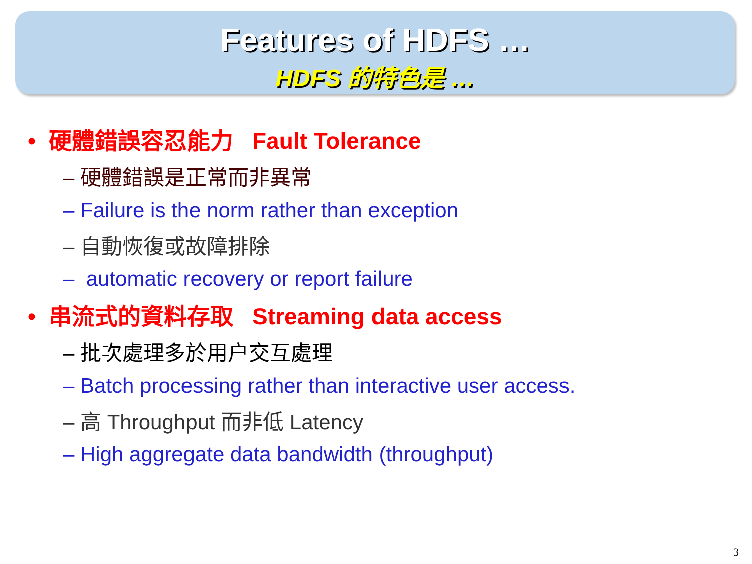Features of HDFS …
HDFS 的特色是 …
• 硬體錯誤容忍能力 Fault Tolerance
– 硬體錯誤是正常而非異常
– Failure is the norm rather than exception
– 自動恢復或故障排除
– automatic recovery or report failure
• 串流式的資料存取 Streaming data access
– 批次處理多於用户交互處理
– Batch processing rather than interactive user access.
– 高 Throughput 而非低 Latency
– High aggregate data bandwidth (throughput)
3